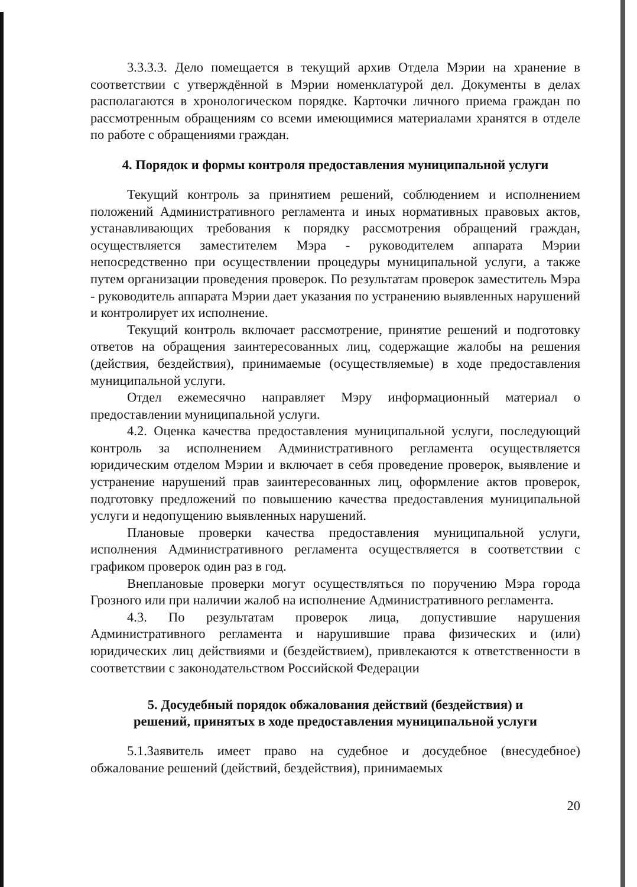3.3.3.3. Дело помещается в текущий архив Отдела Мэрии на хранение в соответствии с утверждённой в Мэрии номенклатурой дел. Документы в делах располагаются в хронологическом порядке. Карточки личного приема граждан по рассмотренным обращениям со всеми имеющимися материалами хранятся в отделе по работе с обращениями граждан.
4. Порядок и формы контроля предоставления муниципальной услуги
Текущий контроль за принятием решений, соблюдением и исполнением положений Административного регламента и иных нормативных правовых актов, устанавливающих требования к порядку рассмотрения обращений граждан, осуществляется заместителем Мэра - руководителем аппарата Мэрии непосредственно при осуществлении процедуры муниципальной услуги, а также путем организации проведения проверок. По результатам проверок заместитель Мэра - руководитель аппарата Мэрии дает указания по устранению выявленных нарушений и контролирует их исполнение.
Текущий контроль включает рассмотрение, принятие решений и подготовку ответов на обращения заинтересованных лиц, содержащие жалобы на решения (действия, бездействия), принимаемые (осуществляемые) в ходе предоставления муниципальной услуги.
Отдел ежемесячно направляет Мэру информационный материал о предоставлении муниципальной услуги.
4.2. Оценка качества предоставления муниципальной услуги, последующий контроль за исполнением Административного регламента осуществляется юридическим отделом Мэрии и включает в себя проведение проверок, выявление и устранение нарушений прав заинтересованных лиц, оформление актов проверок, подготовку предложений по повышению качества предоставления муниципальной услуги и недопущению выявленных нарушений.
Плановые проверки качества предоставления муниципальной услуги, исполнения Административного регламента осуществляется в соответствии с графиком проверок один раз в год.
Внеплановые проверки могут осуществляться по поручению Мэра города Грозного или при наличии жалоб на исполнение Административного регламента.
4.3. По результатам проверок лица, допустившие нарушения Административного регламента и нарушившие права физических и (или) юридических лиц действиями и (бездействием), привлекаются к ответственности в соответствии с законодательством Российской Федерации
5. Досудебный порядок обжалования действий (бездействия) и
решений, принятых в ходе предоставления муниципальной услуги
5.1.Заявитель имеет право на судебное и досудебное (внесудебное) обжалование решений (действий, бездействия), принимаемых
20